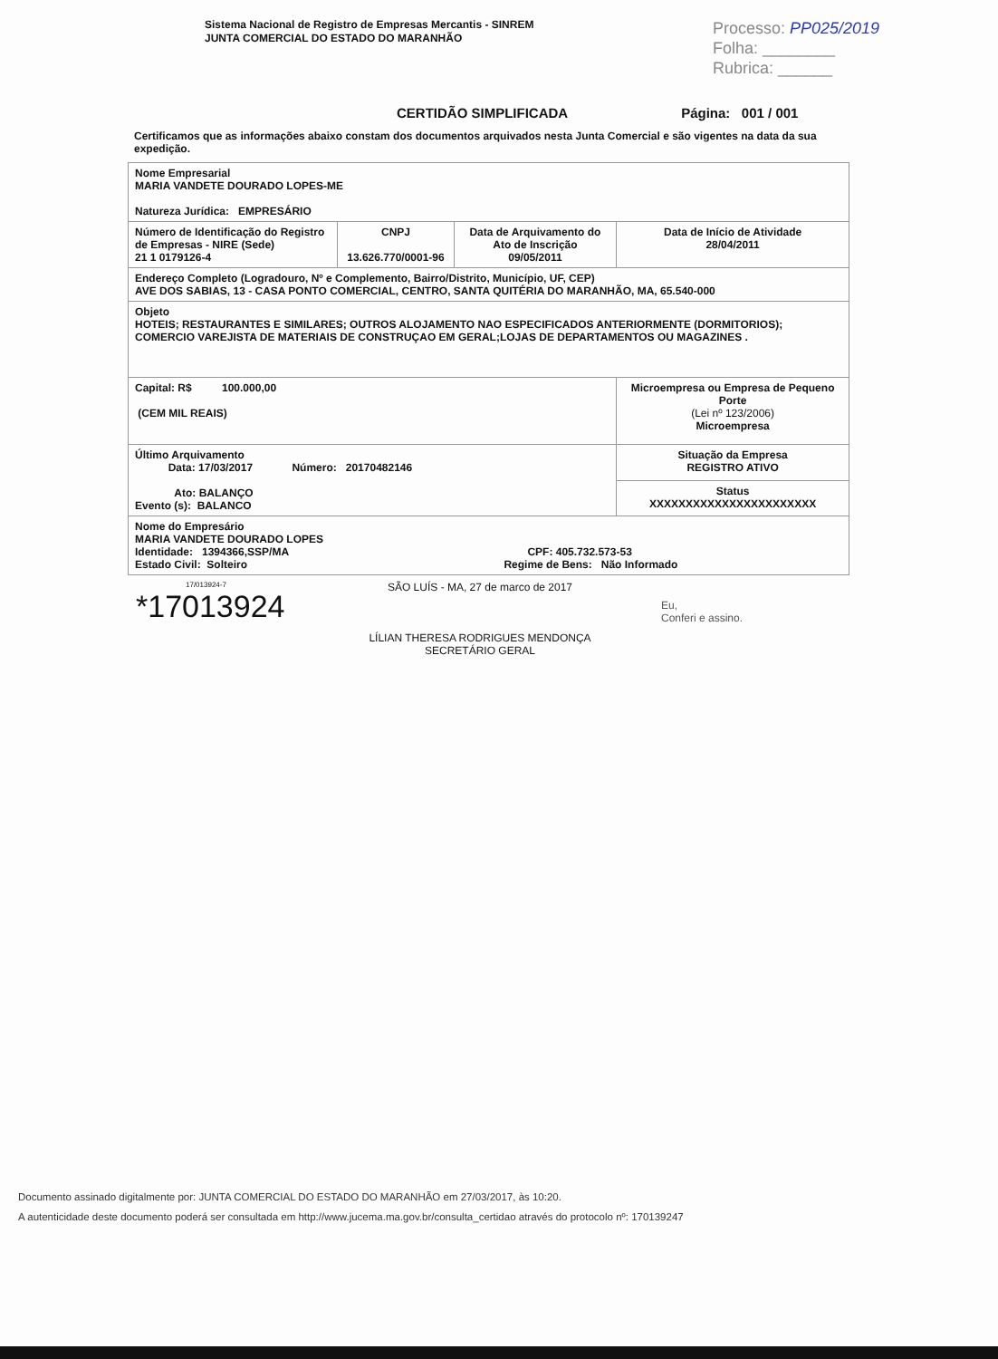Sistema Nacional de Registro de Empresas Mercantis - SINREM
JUNTA COMERCIAL DO ESTADO DO MARANHÃO
Processo: PP025/2019
Folha: ________
Rubrica: ______
CERTIDÃO SIMPLIFICADA Página: 001 / 001
Certificamos que as informações abaixo constam dos documentos arquivados nesta Junta Comercial e são vigentes na data da sua expedição.
| Nome Empresarial MARIA VANDETE DOURADO LOPES-ME Natureza Jurídica: EMPRESÁRIO | | | |
| Número de Identificação do Registro de Empresas - NIRE (Sede) 21 1 0179126-4 | CNPJ 13.626.770/0001-96 | Data de Arquivamento do Ato de Inscrição 09/05/2011 | Data de Início de Atividade 28/04/2011 |
| Endereço Completo (Logradouro, Nº e Complemento, Bairro/Distrito, Município, UF, CEP) AVE DOS SABIAS, 13 - CASA PONTO COMERCIAL, CENTRO, SANTA QUITÉRIA DO MARANHÃO, MA, 65.540-000 | | | |
| Objeto HOTEIS; RESTAURANTES E SIMILARES; OUTROS ALOJAMENTO NAO ESPECIFICADOS ANTERIORMENTE (DORMITORIOS); COMERCIO VAREJISTA DE MATERIAIS DE CONSTRUÇAO EM GERAL;LOJAS DE DEPARTAMENTOS OU MAGAZINES . | | | |
| Capital: R$ 100.000,00 (CEM MIL REAIS) | | | Microempresa ou Empresa de Pequeno Porte (Lei nº 123/2006) Microempresa |
| Último Arquivamento Data: 17/03/2017 Número: 20170482146 Ato: BALANÇO Evento (s): BALANCO | | | Situação da Empresa REGISTRO ATIVO |
| | | | Status XXXXXXXXXXXXXXXXXXXXXXX |
| Nome do Empresário MARIA VANDETE DOURADO LOPES Identidade: 1394366,SSP/MA CPF: 405.732.573-53 Estado Civil: Solteiro Regime de Bens: Não Informado | | | |
17/013924-7
*17013924
SÃO LUÍS - MA, 27 de marco de 2017
LÍLIAN THERESA RODRIGUES MENDONÇA
SECRETÁRIO GERAL
Eu,
Conferi e assino.
Documento assinado digitalmente por: JUNTA COMERCIAL DO ESTADO DO MARANHÃO em 27/03/2017, às 10:20.
A autenticidade deste documento poderá ser consultada em http://www.jucema.ma.gov.br/consulta_certidao através do protocolo nº: 170139247